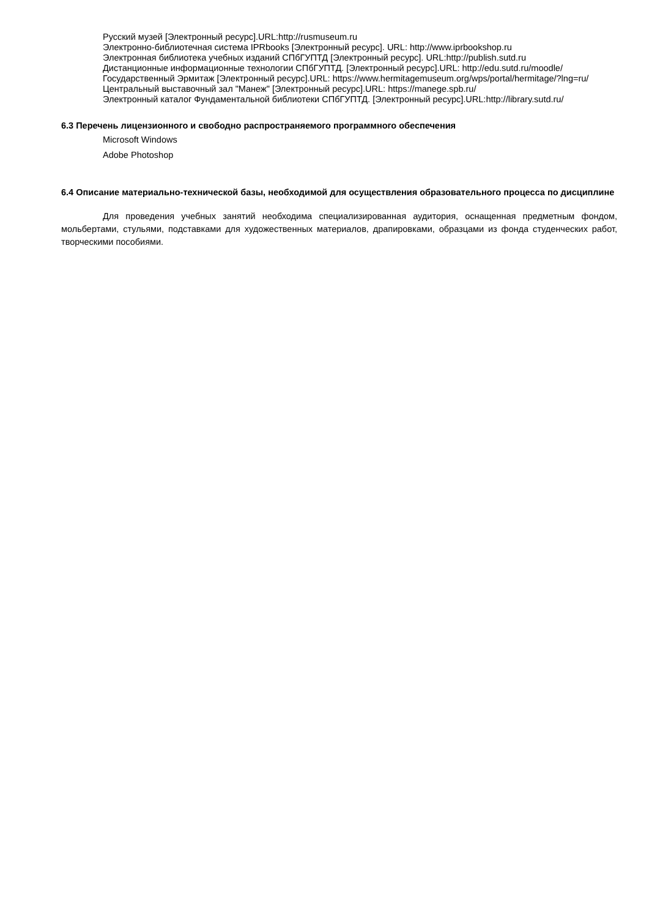Русский музей [Электронный ресурс].URL:http://rusmuseum.ru
Электронно-библиотечная система IPRbooks [Электронный ресурс]. URL: http://www.iprbookshop.ru
Электронная библиотека учебных изданий СПбГУПТД [Электронный ресурс]. URL:http://publish.sutd.ru
Дистанционные информационные технологии СПбГУПТД. [Электронный ресурс].URL: http://edu.sutd.ru/moodle/
Государственный Эрмитаж [Электронный ресурс].URL: https://www.hermitagemuseum.org/wps/portal/hermitage/?lng=ru/
Центральный выставочный зал "Манеж" [Электронный ресурс].URL: https://manege.spb.ru/
Электронный каталог Фундаментальной библиотеки СПбГУПТД. [Электронный ресурс].URL:http://library.sutd.ru/
6.3 Перечень лицензионного и свободно распространяемого программного обеспечения
Microsoft Windows
Adobe Photoshop
6.4 Описание материально-технической базы, необходимой для осуществления образовательного процесса по дисциплине
Для проведения учебных занятий необходима специализированная аудитория, оснащенная предметным фондом, мольбертами, стульями, подставками для художественных материалов, драпировками, образцами из фонда студенческих работ, творческими пособиями.